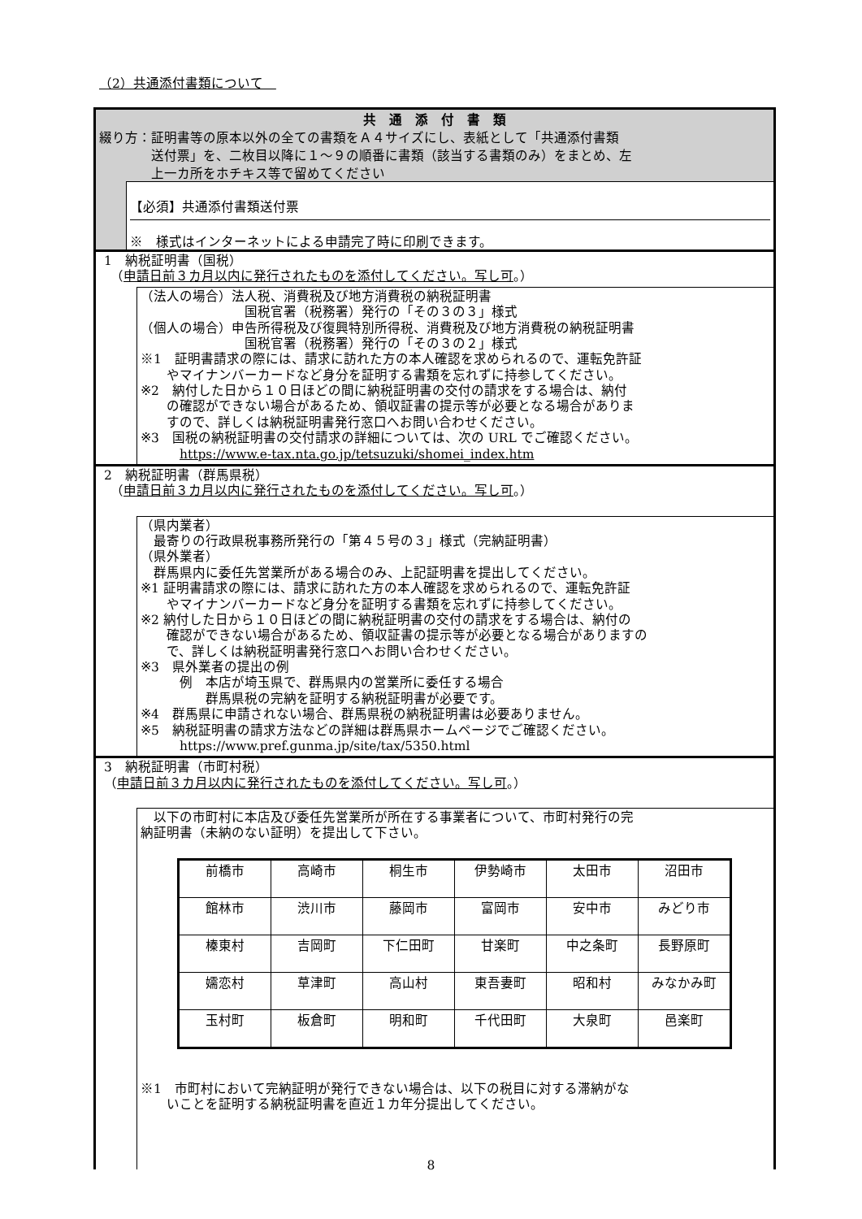（2）共通添付書類について　
共　通　添　付　書　類
綴り方：証明書等の原本以外の全ての書類をＡ４サイズにし、表紙として「共通添付書類
　　　　送付票」を、二枚目以降に１～９の順番に書類（該当する書類のみ）をまとめ、左
　　　　上一カ所をホチキス等で留めてください
【必須】共通添付書類送付票
※　様式はインターネットによる申請完了時に印刷できます。
1　納税証明書（国税）
　（申請日前３カ月以内に発行されたものを添付してください。写し可。）
（法人の場合）法人税、消費税及び地方消費税の納税証明書
　　　　　　　　国税官署（税務署）発行の「その３の３」様式
（個人の場合）申告所得税及び復興特別所得税、消費税及び地方消費税の納税証明書
　　　　　　　　国税官署（税務署）発行の「その３の２」様式
※1　証明書請求の際には、請求に訪れた方の本人確認を求められるので、運転免許証
　　やマイナンバーカードなど身分を証明する書類を忘れずに持参してください。
※2　納付した日から１０日ほどの間に納税証明書の交付の請求をする場合は、納付
　　の確認ができない場合があるため、領収証書の提示等が必要となる場合がありま
　　すので、詳しくは納税証明書発行窓口へお問い合わせください。
※3　国税の納税証明書の交付請求の詳細については、次の URL でご確認ください。
　　　https://www.e-tax.nta.go.jp/tetsuzuki/shomei_index.htm
2　納税証明書（群馬県税）
　（申請日前３カ月以内に発行されたものを添付してください。写し可。）
（県内業者）
　最寄りの行政県税事務所発行の「第４５号の３」様式（完納証明書）
（県外業者）
　群馬県内に委任先営業所がある場合のみ、上記証明書を提出してください。
※1 証明書請求の際には、請求に訪れた方の本人確認を求められるので、運転免許証
　　やマイナンバーカードなど身分を証明する書類を忘れずに持参してください。
※2 納付した日から１０日ほどの間に納税証明書の交付の請求をする場合は、納付の
　　確認ができない場合があるため、領収証書の提示等が必要となる場合がありますの
　　で、詳しくは納税証明書発行窓口へお問い合わせください。
※3　県外業者の提出の例
　　　例　本店が埼玉県で、群馬県内の営業所に委任する場合
　　　　　群馬県税の完納を証明する納税証明書が必要です。
※4　群馬県に申請されない場合、群馬県税の納税証明書は必要ありません。
※5　納税証明書の請求方法などの詳細は群馬県ホームページでご確認ください。
　　　https://www.pref.gunma.jp/site/tax/5350.html
3　納税証明書（市町村税）
（申請日前３カ月以内に発行されたものを添付してください。写し可。）
　以下の市町村に本店及び委任先営業所が所在する事業者について、市町村発行の完
納証明書（未納のない証明）を提出して下さい。
| 前橋市 | 高崎市 | 桐生市 | 伊勢崎市 | 太田市 | 沼田市 |
| 館林市 | 渋川市 | 藤岡市 | 富岡市 | 安中市 | みどり市 |
| 榛東村 | 吉岡町 | 下仁田町 | 甘楽町 | 中之条町 | 長野原町 |
| 嬬恋村 | 草津町 | 高山村 | 東吾妻町 | 昭和村 | みなかみ町 |
| 玉村町 | 板倉町 | 明和町 | 千代田町 | 大泉町 | 邑楽町 |
※1　市町村において完納証明が発行できない場合は、以下の税目に対する滞納がな
　　いことを証明する納税証明書を直近１カ年分提出してください。
8